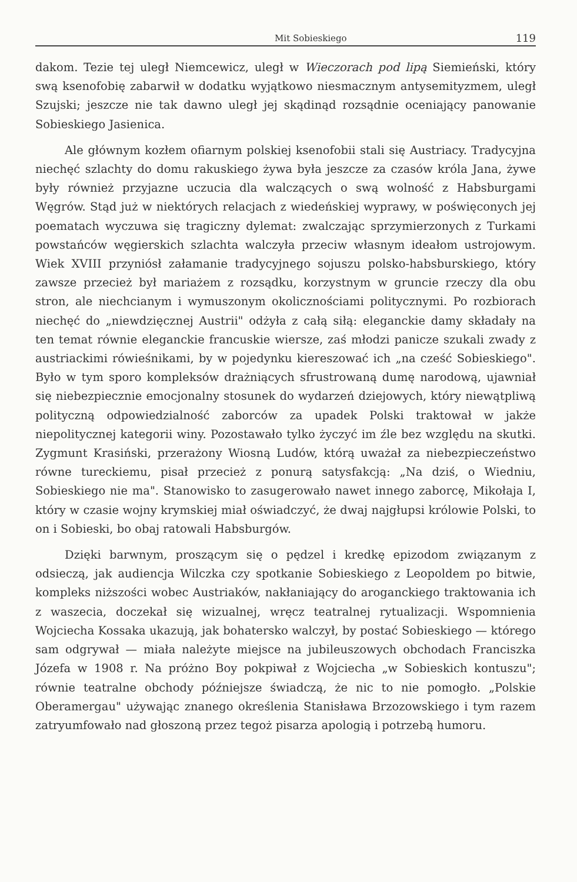Mit Sobieskiego 119
dakom. Tezie tej uległ Niemcewicz, uległ w Wieczorach pod lipą Siemieński, który swą ksenofobię zabarwił w dodatku wyjątkowo niesmacznym antysemityzmem, uległ Szujski; jeszcze nie tak dawno uległ jej skądinąd rozsądnie oceniający panowanie Sobieskiego Jasienica.
Ale głównym kozłem ofiarnym polskiej ksenofobii stali się Austriacy. Tradycyjna niechęć szlachty do domu rakuskiego żywa była jeszcze za czasów króla Jana, żywe były również przyjazne uczucia dla walczących o swą wolność z Habsburgami Węgrów. Stąd już w niektórych relacjach z wiedeńskiej wyprawy, w poświęconych jej poematach wyczuwa się tragiczny dylemat: zwalczając sprzymierzonych z Turkami powstańców węgierskich szlachta walczyła przeciw własnym ideałom ustrojowym. Wiek XVIII przyniósł załamanie tradycyjnego sojuszu polsko-habsburskiego, który zawsze przecież był mariażem z rozsądku, korzystnym w gruncie rzeczy dla obu stron, ale niechcianym i wymuszonym okolicznościami politycznymi. Po rozbiorach niechęć do „niewdzięcznej Austrii" odżyła z całą siłą: eleganckie damy składały na ten temat równie eleganckie francuskie wiersze, zaś młodzi panicze szukali zwady z austriackimi rówieśnikami, by w pojedynku kiereszować ich „na cześć Sobieskiego". Było w tym sporo kompleksów drażniących sfrustrowaną dumę narodową, ujawniał się niebezpiecznie emocjonalny stosunek do wydarzeń dziejowych, który niewątpliwą polityczną odpowiedzialność zaborców za upadek Polski traktował w jakże niepolitycznej kategorii winy. Pozostawało tylko życzyć im źle bez względu na skutki. Zygmunt Krasiński, przerażony Wiosną Ludów, którą uważał za niebezpieczeństwo równe tureckiemu, pisał przecież z ponurą satysfakcją: „Na dziś, o Wiedniu, Sobieskiego nie ma". Stanowisko to zasugerowało nawet innego zaborcę, Mikołaja I, który w czasie wojny krymskiej miał oświadczyć, że dwaj najgłupsi królowie Polski, to on i Sobieski, bo obaj ratowali Habsburgów.
Dzięki barwnym, proszącym się o pędzel i kredkę epizodom związanym z odsieczą, jak audiencja Wilczka czy spotkanie Sobieskiego z Leopoldem po bitwie, kompleks niższości wobec Austriaków, nakłaniający do aroganckiego traktowania ich z waszecia, doczekał się wizualnej, wręcz teatralnej rytualizacji. Wspomnienia Wojciecha Kossaka ukazują, jak bohatersko walczył, by postać Sobieskiego — którego sam odgrywał — miała należyte miejsce na jubileuszowych obchodach Franciszka Józefa w 1908 r. Na próżno Boy pokpiwał z Wojciecha „w Sobieskich kontuszu"; równie teatralne obchody późniejsze świadczą, że nic to nie pomogło. „Polskie Oberamergau" używając znanego określenia Stanisława Brzozowskiego i tym razem zatryumfowało nad głoszoną przez tegoż pisarza apologią i potrzebą humoru.